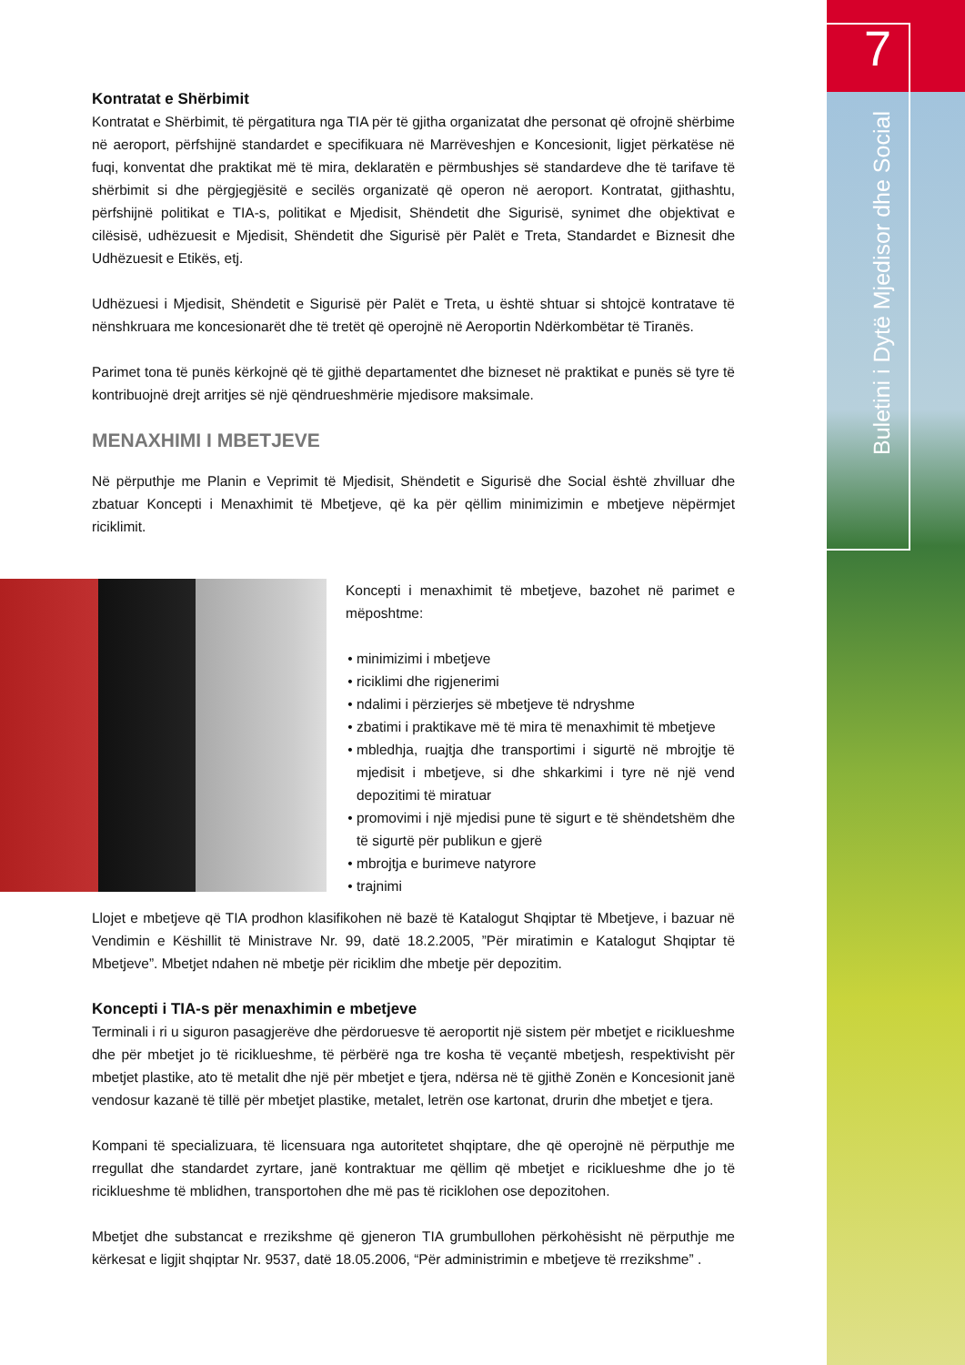7
Buletini i Dytë Mjedisor dhe Social
Kontratat e Shërbimit
Kontratat e Shërbimit, të përgatitura nga TIA për të gjitha organizatat dhe personat që ofrojnë shërbime në aeroport, përfshijnë standardet e specifikuara në Marrëveshjen e Koncesionit, ligjet përkatëse në fuqi, konventat dhe praktikat më të mira, deklaratën e përmbushjes së standardeve dhe të tarifave të shërbimit si dhe përgjegjësitë e secilës organizatë që operon në aeroport. Kontratat, gjithashtu, përfshijnë politikat e TIA-s, politikat e Mjedisit, Shëndetit dhe Sigurisë, synimet dhe objektivat e cilësisë, udhëzuesit e Mjedisit, Shëndetit dhe Sigurisë për Palët e Treta, Standardet e Biznesit dhe Udhëzuesit e Etikës, etj.
Udhëzuesi i Mjedisit, Shëndetit e Sigurisë për Palët e Treta, u është shtuar si shtojcë kontratave të nënshkruara me koncesionarët dhe të tretët që operojnë në Aeroportin Ndërkombëtar të Tiranës.
Parimet tona të punës kërkojnë që të gjithë departamentet dhe bizneset në praktikat e punës së tyre të kontribuojnë drejt arritjes së një qëndrueshmërie mjedisore maksimale.
MENAXHIMI I MBETJEVE
Në përputhje me Planin e Veprimit të Mjedisit, Shëndetit e Sigurisë dhe Social është zhvilluar dhe zbatuar Koncepti i Menaxhimit të Mbetjeve, që ka për qëllim minimizimin e mbetjeve nëpërmjet riciklimit.
Koncepti i menaxhimit të mbetjeve, bazohet në parimet e mëposhtme:
minimizimi i mbetjeve
riciklimi dhe rigjenerimi
ndalimi i përzierjes së mbetjeve të ndryshme
zbatimi i praktikave më të mira të menaxhimit të mbetjeve
mbledhja, ruajtja dhe transportimi i sigurtë në mbrojtje të mjedisit i mbetjeve, si dhe shkarkimi i tyre në një vend depozitimi të miratuar
promovimi i një mjedisi pune të sigurt e të shëndetshëm dhe të sigurtë për publikun e gjerë
mbrojtja e burimeve natyrore
trajnimi
Llojet e mbetjeve që TIA prodhon klasifikohen në bazë të Katalogut Shqiptar të Mbetjeve, i bazuar në Vendimin e Këshillit të Ministrave Nr. 99, datë 18.2.2005, ”Për miratimin e Katalogut Shqiptar të Mbetjeve”. Mbetjet ndahen në mbetje për riciklim dhe mbetje për depozitim.
Koncepti i TIA-s për menaxhimin e mbetjeve
Terminali i ri u siguron pasagjerëve dhe përdoruesve të aeroportit një sistem për mbetjet e riciklueshme dhe për mbetjet jo të riciklueshme, të përbërë nga tre kosha të veçantë mbetjesh, respektivisht për mbetjet plastike, ato të metalit dhe një për mbetjet e tjera, ndërsa në të gjithë Zonën e Koncesionit janë vendosur kazanë të tillë për mbetjet plastike, metalet, letrën ose kartonat, drurin dhe mbetjet e tjera.
Kompani të specializuara, të licensuara nga autoritetet shqiptare, dhe që operojnë në përputhje me rregullat dhe standardet zyrtare, janë kontraktuar me qëllim që mbetjet e riciklueshme dhe jo të riciklueshme të mblidhen, transportohen dhe më pas të riciklohen ose depozitohen.
Mbetjet dhe substancat e rrezikshme që gjeneron TIA grumbullohen përkohësisht në përputhje me kërkesat e ligjit shqiptar Nr. 9537, datë 18.05.2006, “Për administrimin e mbetjeve të rrezikshme” .